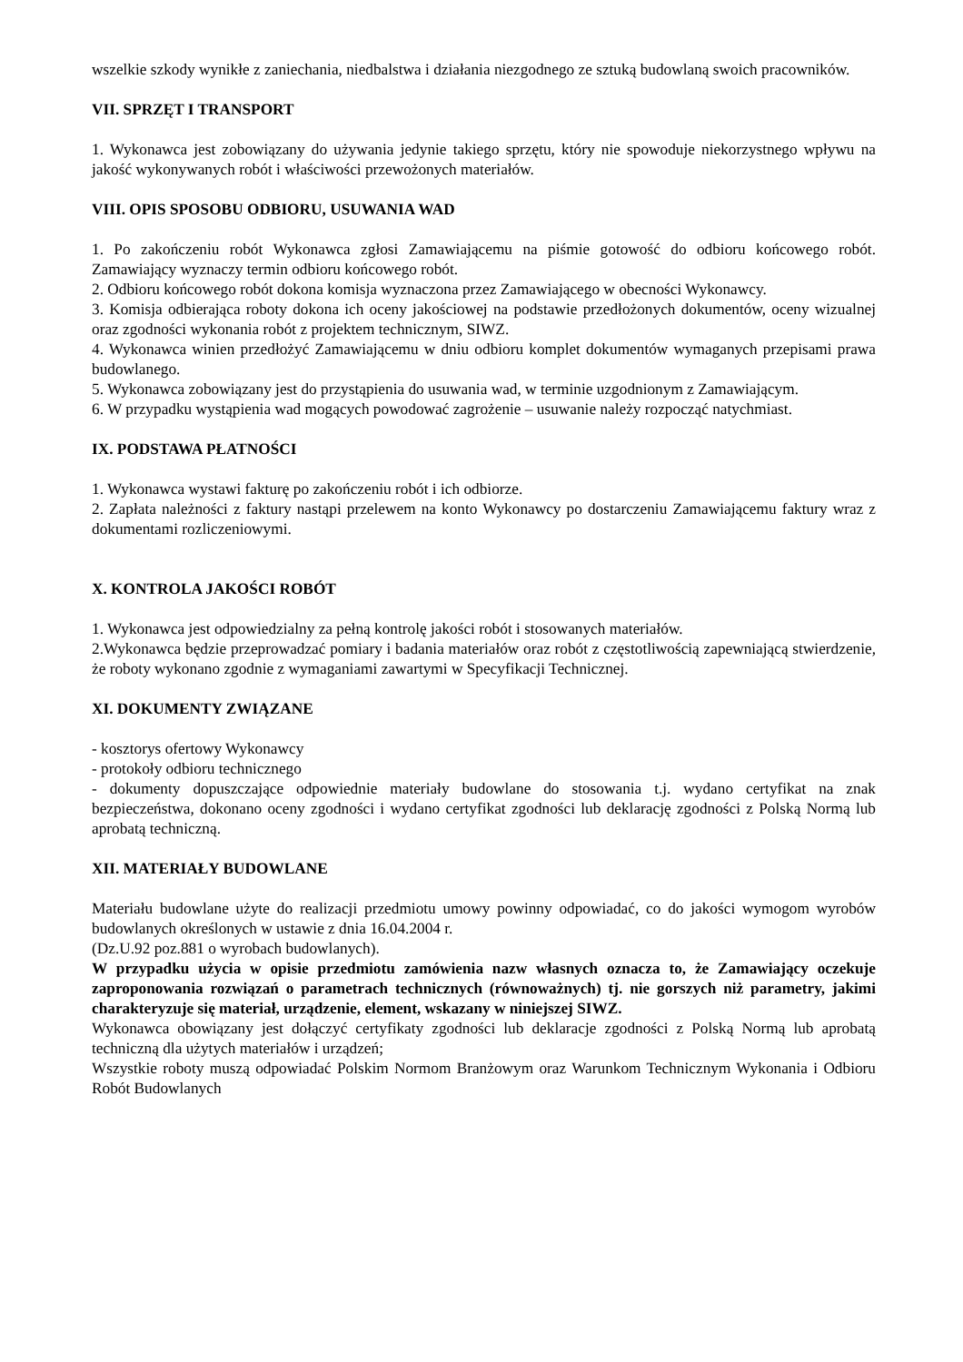wszelkie szkody wynikłe z zaniechania, niedbalstwa i działania niezgodnego ze sztuką budowlaną swoich pracowników.
VII. SPRZĘT I TRANSPORT
1. Wykonawca jest zobowiązany do używania jedynie takiego sprzętu, który nie spowoduje niekorzystnego wpływu na jakość wykonywanych robót i właściwości przewożonych materiałów.
VIII. OPIS SPOSOBU ODBIORU, USUWANIA WAD
1. Po zakończeniu robót Wykonawca zgłosi Zamawiającemu na piśmie gotowość do odbioru końcowego robót. Zamawiający wyznaczy termin odbioru końcowego robót.
2. Odbioru końcowego robót dokona komisja wyznaczona przez Zamawiającego w obecności Wykonawcy.
3. Komisja odbierająca roboty dokona ich oceny jakościowej na podstawie przedłożonych dokumentów, oceny wizualnej oraz zgodności wykonania robót z projektem technicznym, SIWZ.
4. Wykonawca winien przedłożyć Zamawiającemu w dniu odbioru komplet dokumentów wymaganych przepisami prawa budowlanego.
5. Wykonawca zobowiązany jest do przystąpienia do usuwania wad, w terminie uzgodnionym z Zamawiającym.
6. W przypadku wystąpienia wad mogących powodować zagrożenie – usuwanie należy rozpocząć natychmiast.
IX. PODSTAWA PŁATNOŚCI
1. Wykonawca wystawi fakturę po zakończeniu robót i ich odbiorze.
2. Zapłata należności z faktury nastąpi przelewem na konto Wykonawcy po dostarczeniu Zamawiającemu faktury wraz z dokumentami rozliczeniowymi.
X. KONTROLA JAKOŚCI ROBÓT
1. Wykonawca jest odpowiedzialny za pełną kontrolę jakości robót i stosowanych materiałów.
2.Wykonawca będzie przeprowadzać pomiary i badania materiałów oraz robót z częstotliwością zapewniającą stwierdzenie, że roboty wykonano zgodnie z wymaganiami zawartymi w Specyfikacji Technicznej.
XI. DOKUMENTY ZWIĄZANE
- kosztorys ofertowy Wykonawcy
- protokoły odbioru technicznego
- dokumenty dopuszczające odpowiednie materiały budowlane do stosowania t.j. wydano certyfikat na znak bezpieczeństwa, dokonano oceny zgodności i wydano certyfikat zgodności lub deklarację zgodności z Polską Normą lub aprobatą techniczną.
XII. MATERIAŁY BUDOWLANE
Materiału budowlane użyte do realizacji przedmiotu umowy powinny odpowiadać, co do jakości wymogom wyrobów budowlanych określonych w ustawie z dnia 16.04.2004 r.
(Dz.U.92 poz.881 o wyrobach budowlanych).
W przypadku użycia w opisie przedmiotu zamówienia nazw własnych oznacza to, że Zamawiający oczekuje zaproponowania rozwiązań o parametrach technicznych (równoważnych) tj. nie gorszych niż parametry, jakimi charakteryzuje się materiał, urządzenie, element, wskazany w niniejszej SIWZ.
Wykonawca obowiązany jest dołączyć certyfikaty zgodności lub deklaracje zgodności z Polską Normą lub aprobatą techniczną dla użytych materiałów i urządzeń;
Wszystkie roboty muszą odpowiadać Polskim Normom Branżowym oraz Warunkom Technicznym Wykonania i Odbioru Robót Budowlanych